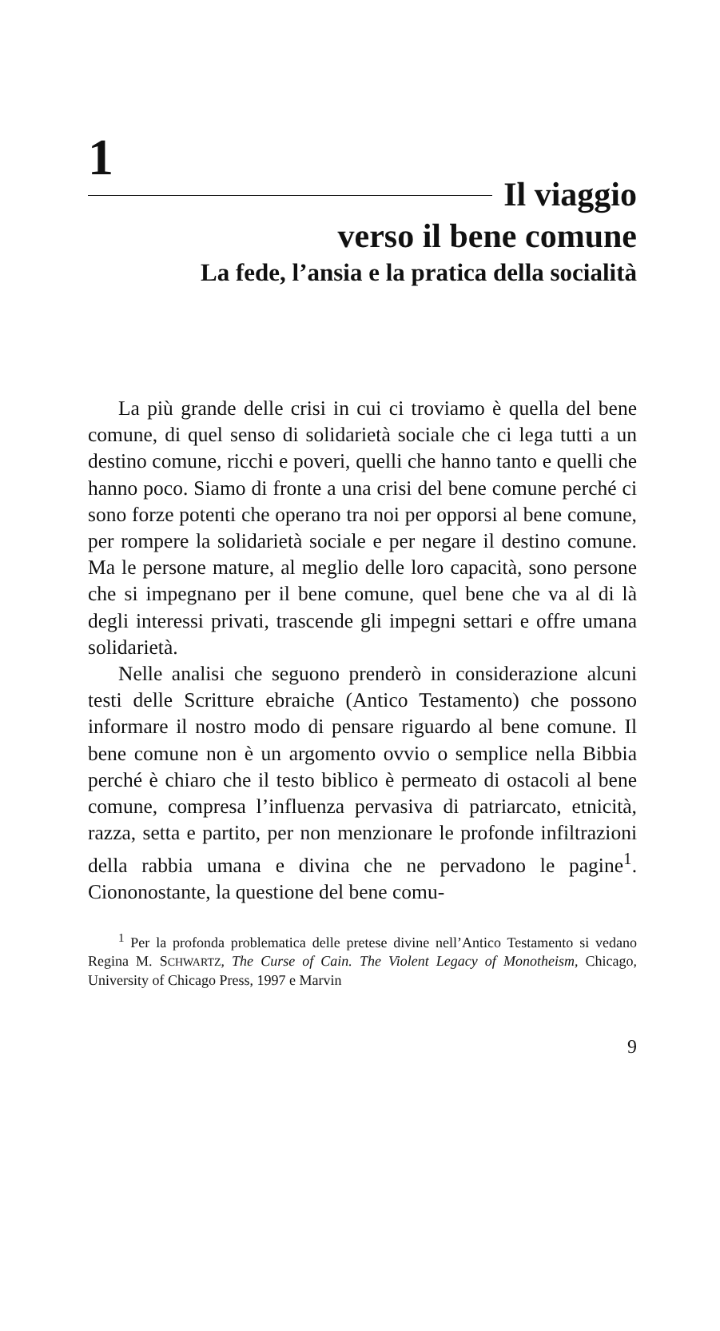1
Il viaggio
verso il bene comune
La fede, l’ansia e la pratica della socialità
La più grande delle crisi in cui ci troviamo è quella del bene comune, di quel senso di solidarietà sociale che ci lega tutti a un destino comune, ricchi e poveri, quelli che hanno tanto e quelli che hanno poco. Siamo di fronte a una crisi del bene comune perché ci sono forze potenti che operano tra noi per opporsi al bene comune, per rompere la solidarietà sociale e per negare il destino comune. Ma le persone mature, al meglio delle loro capacità, sono persone che si impegnano per il bene comune, quel bene che va al di là degli interessi privati, trascende gli impegni settari e offre umana solidarietà.
Nelle analisi che seguono prenderò in considerazione alcuni testi delle Scritture ebraiche (Antico Testamento) che possono informare il nostro modo di pensare riguardo al bene comune. Il bene comune non è un argomento ovvio o semplice nella Bibbia perché è chiaro che il testo biblico è permeato di ostacoli al bene comune, compresa l’influenza pervasiva di patriarcato, etnicità, razza, setta e partito, per non menzionare le profonde infiltrazioni della rabbia umana e divina che ne pervadono le pagine<sup>1</sup>. Ciononostante, la questione del bene comu-
<sup>1</sup> Per la profonda problematica delle pretese divine nell’Antico Testamento si vedano Regina M. SCHWARTZ, The Curse of Cain. The Violent Legacy of Monotheism, Chicago, University of Chicago Press, 1997 e Marvin
9